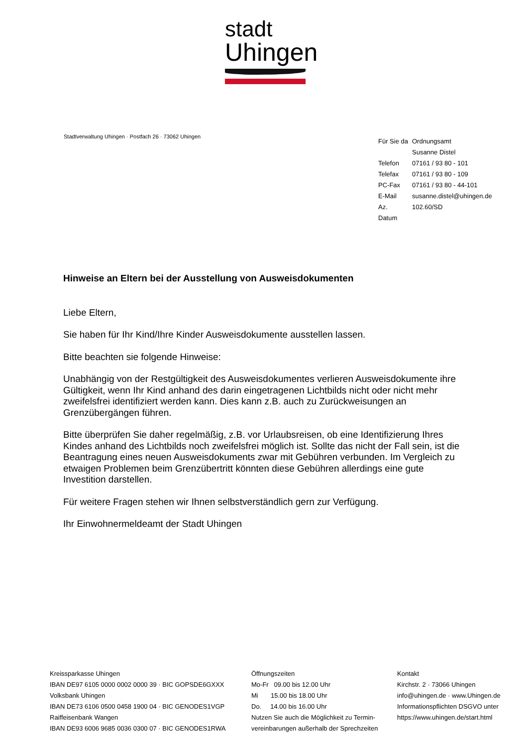stadt
Uhingen
Stadtverwaltung Uhingen · Postfach 26 · 73062 Uhingen
| Für Sie da | Ordnungsamt |
| | Susanne Distel |
| Telefon | 07161 / 93 80 - 101 |
| Telefax | 07161 / 93 80 - 109 |
| PC-Fax | 07161 / 93 80 - 44-101 |
| E-Mail | susanne.distel@uhingen.de |
| Az. | 102.60/SD |
| Datum | |
Hinweise an Eltern bei der Ausstellung von Ausweisdokumenten
Liebe Eltern,
Sie haben für Ihr Kind/Ihre Kinder Ausweisdokumente ausstellen lassen.
Bitte beachten sie folgende Hinweise:
Unabhängig von der Restgültigkeit des Ausweisdokumentes verlieren Ausweisdokumente ihre Gültigkeit, wenn Ihr Kind anhand des darin eingetragenen Lichtbilds nicht oder nicht mehr zweifelsfrei identifiziert werden kann. Dies kann z.B. auch zu Zurückweisungen an Grenzübergängen führen.
Bitte überprüfen Sie daher regelmäßig, z.B. vor Urlaubsreisen, ob eine Identifizierung Ihres Kindes anhand des Lichtbilds noch zweifelsfrei möglich ist. Sollte das nicht der Fall sein, ist die Beantragung eines neuen Ausweisdokuments zwar mit Gebühren verbunden. Im Vergleich zu etwaigen Problemen beim Grenzübertritt könnten diese Gebühren allerdings eine gute Investition darstellen.
Für weitere Fragen stehen wir Ihnen selbstverständlich gern zur Verfügung.
Ihr Einwohnermeldeamt der Stadt Uhingen
Kreissparkasse Uhingen
IBAN DE97 6105 0000 0002 0000 39 · BIC GOPSDE6GXXX
Volksbank Uhingen
IBAN DE73 6106 0500 0458 1900 04 · BIC GENODES1VGP
Raiffeisenbank Wangen
IBAN DE93 6006 9685 0036 0300 07 · BIC GENODES1RWA
Öffnungszeiten
Mo-Fr 09.00 bis 12.00 Uhr
Mi 15.00 bis 18.00 Uhr
Do. 14.00 bis 16.00 Uhr
Nutzen Sie auch die Möglichkeit zu Termin-
vereinbarungen außerhalb der Sprechzeiten
Kontakt
Kirchstr. 2 · 73066 Uhingen
info@uhingen.de · www.Uhingen.de
Informationspflichten DSGVO unter
https://www.uhingen.de/start.html